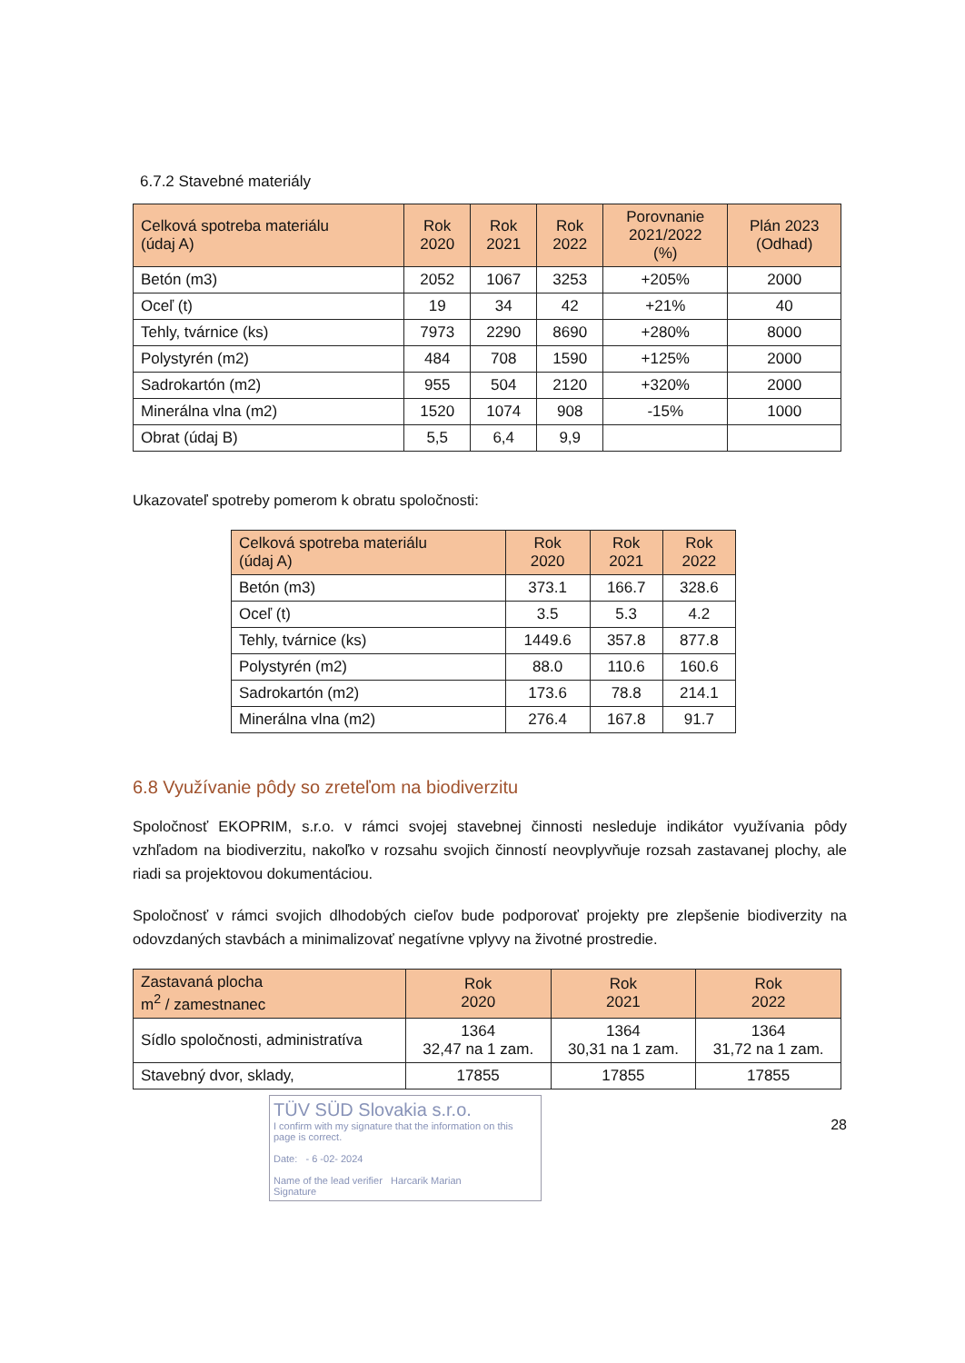6.7.2 Stavebné materiály
| Celková spotreba materiálu (údaj A) | Rok 2020 | Rok 2021 | Rok 2022 | Porovnanie 2021/2022 (%) | Plán 2023 (Odhad) |
| --- | --- | --- | --- | --- | --- |
| Betón (m3) | 2052 | 1067 | 3253 | +205% | 2000 |
| Oceľ (t) | 19 | 34 | 42 | +21% | 40 |
| Tehly, tvárnice (ks) | 7973 | 2290 | 8690 | +280% | 8000 |
| Polystyrén (m2) | 484 | 708 | 1590 | +125% | 2000 |
| Sadrokartón (m2) | 955 | 504 | 2120 | +320% | 2000 |
| Minerálna vlna (m2) | 1520 | 1074 | 908 | -15% | 1000 |
| Obrat (údaj B) | 5,5 | 6,4 | 9,9 | | |
Ukazovateľ spotreby pomerom k obratu spoločnosti:
| Celková spotreba materiálu (údaj A) | Rok 2020 | Rok 2021 | Rok 2022 |
| --- | --- | --- | --- |
| Betón (m3) | 373.1 | 166.7 | 328.6 |
| Oceľ (t) | 3.5 | 5.3 | 4.2 |
| Tehly, tvárnice (ks) | 1449.6 | 357.8 | 877.8 |
| Polystyrén (m2) | 88.0 | 110.6 | 160.6 |
| Sadrokartón (m2) | 173.6 | 78.8 | 214.1 |
| Minerálna vlna (m2) | 276.4 | 167.8 | 91.7 |
6.8 Využívanie pôdy so zreteľom na biodiverzitu
Spoločnosť EKOPRIM, s.r.o. v rámci svojej stavebnej činnosti nesleduje indikátor využívania pôdy vzhľadom na biodiverzitu, nakoľko v rozsahu svojich činností neovplyvňuje rozsah zastavanej plochy, ale riadi sa projektovou dokumentáciou.
Spoločnosť v rámci svojich dlhodobých cieľov bude podporovať projekty pre zlepšenie biodiverzity na odovzdaných stavbách a minimalizovať negatívne vplyvy na životné prostredie.
| Zastavaná plocha m<sup>2</sup> / zamestnanec | Rok 2020 | Rok 2021 | Rok 2022 |
| --- | --- | --- | --- |
| Sídlo spoločnosti, administratíva | 1364 32,47 na 1 zam. | 1364 30,31 na 1 zam. | 1364 31,72 na 1 zam. |
| Stavebný dvor, sklady, | 17855 | 17855 | 17855 |
TÜV SÜD Slovakia s.r.o.
I confirm with my signature that the information on this page is correct.
Date: - 6 -02- 2024
Name of the lead verifier Harcarik Marian
Signature
28